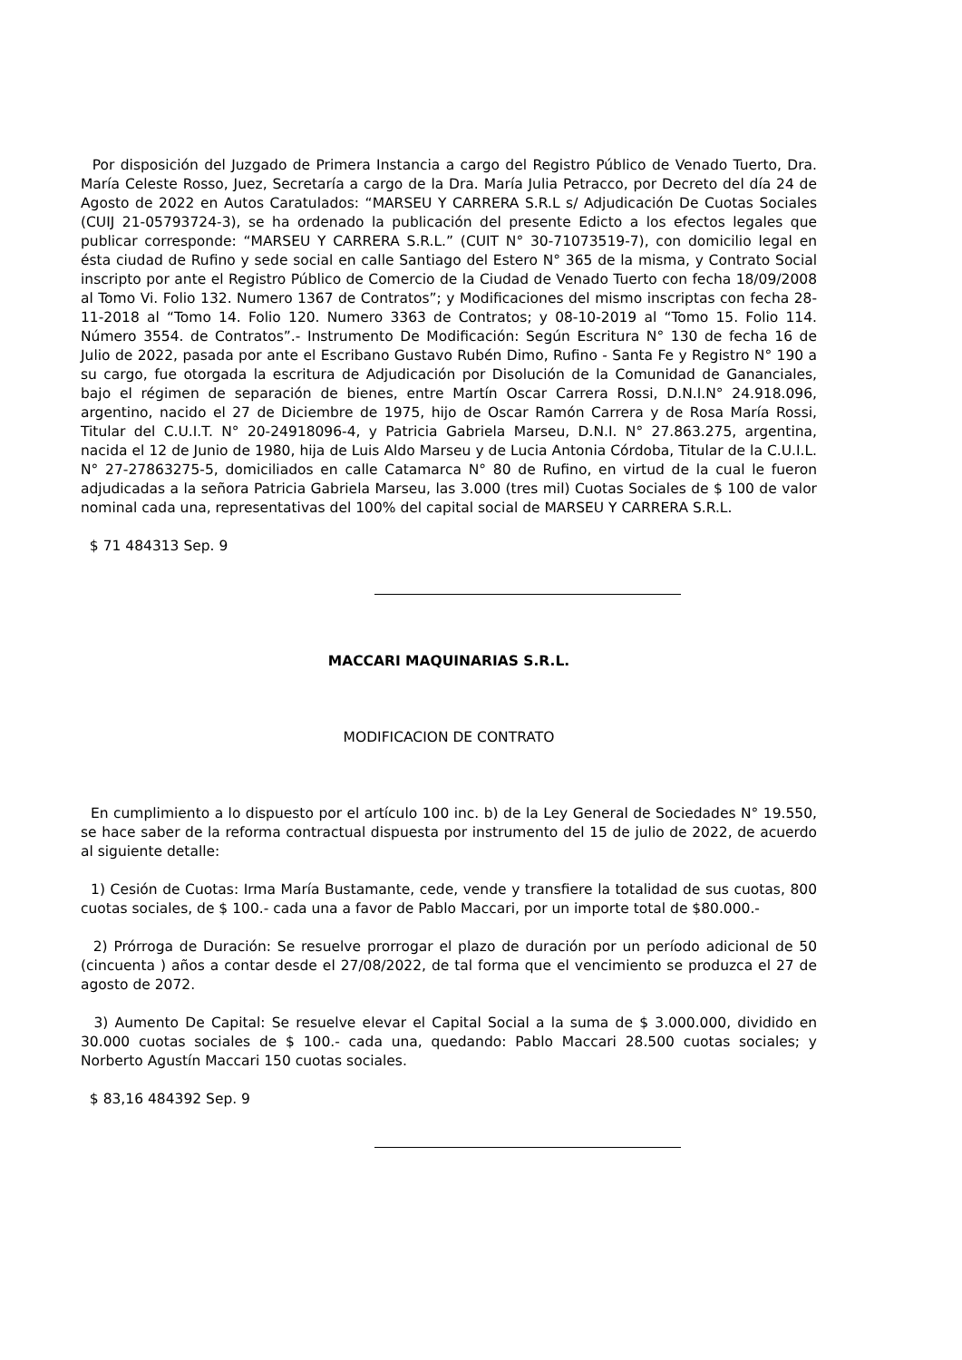Por disposición del Juzgado de Primera Instancia a cargo del Registro Público de Venado Tuerto, Dra. María Celeste Rosso, Juez, Secretaría a cargo de la Dra. María Julia Petracco, por Decreto del día 24 de Agosto de 2022 en Autos Caratulados: “MARSEU Y CARRERA S.R.L s/ Adjudicación De Cuotas Sociales (CUIJ 21-05793724-3), se ha ordenado la publicación del presente Edicto a los efectos legales que publicar corresponde: “MARSEU Y CARRERA S.R.L.” (CUIT N° 30-71073519-7), con domicilio legal en ésta ciudad de Rufino y sede social en calle Santiago del Estero N° 365 de la misma, y Contrato Social inscripto por ante el Registro Público de Comercio de la Ciudad de Venado Tuerto con fecha 18/09/2008 al Tomo Vi. Folio 132. Numero 1367 de Contratos”; y Modificaciones del mismo inscriptas con fecha 28-11-2018 al “Tomo 14. Folio 120. Numero 3363 de Contratos; y 08-10-2019 al “Tomo 15. Folio 114. Número 3554. de Contratos”.- Instrumento De Modificación: Según Escritura N° 130 de fecha 16 de Julio de 2022, pasada por ante el Escribano Gustavo Rubén Dimo, Rufino - Santa Fe y Registro N° 190 a su cargo, fue otorgada la escritura de Adjudicación por Disolución de la Comunidad de Gananciales, bajo el régimen de separación de bienes, entre Martín Oscar Carrera Rossi, D.N.I.N° 24.918.096, argentino, nacido el 27 de Diciembre de 1975, hijo de Oscar Ramón Carrera y de Rosa María Rossi, Titular del C.U.I.T. N° 20-24918096-4, y Patricia Gabriela Marseu, D.N.I. N° 27.863.275, argentina, nacida el 12 de Junio de 1980, hija de Luis Aldo Marseu y de Lucia Antonia Córdoba, Titular de la C.U.I.L. N° 27-27863275-5, domiciliados en calle Catamarca N° 80 de Rufino, en virtud de la cual le fueron adjudicadas a la señora Patricia Gabriela Marseu, las 3.000 (tres mil) Cuotas Sociales de $ 100 de valor nominal cada una, representativas del 100% del capital social de MARSEU Y CARRERA S.R.L.
$ 71 484313 Sep. 9
MACCARI MAQUINARIAS S.R.L.
MODIFICACION DE CONTRATO
En cumplimiento a lo dispuesto por el artículo 100 inc. b) de la Ley General de Sociedades N° 19.550, se hace saber de la reforma contractual dispuesta por instrumento del 15 de julio de 2022, de acuerdo al siguiente detalle:
1) Cesión de Cuotas: Irma María Bustamante, cede, vende y transfiere la totalidad de sus cuotas, 800 cuotas sociales, de $ 100.- cada una a favor de Pablo Maccari, por un importe total de $80.000.-
2) Prórroga de Duración: Se resuelve prorrogar el plazo de duración por un período adicional de 50 (cincuenta ) años a contar desde el 27/08/2022, de tal forma que el vencimiento se produzca el 27 de agosto de 2072.
3) Aumento De Capital: Se resuelve elevar el Capital Social a la suma de $ 3.000.000, dividido en 30.000 cuotas sociales de $ 100.- cada una, quedando: Pablo Maccari 28.500 cuotas sociales; y Norberto Agustín Maccari 150 cuotas sociales.
$ 83,16 484392 Sep. 9